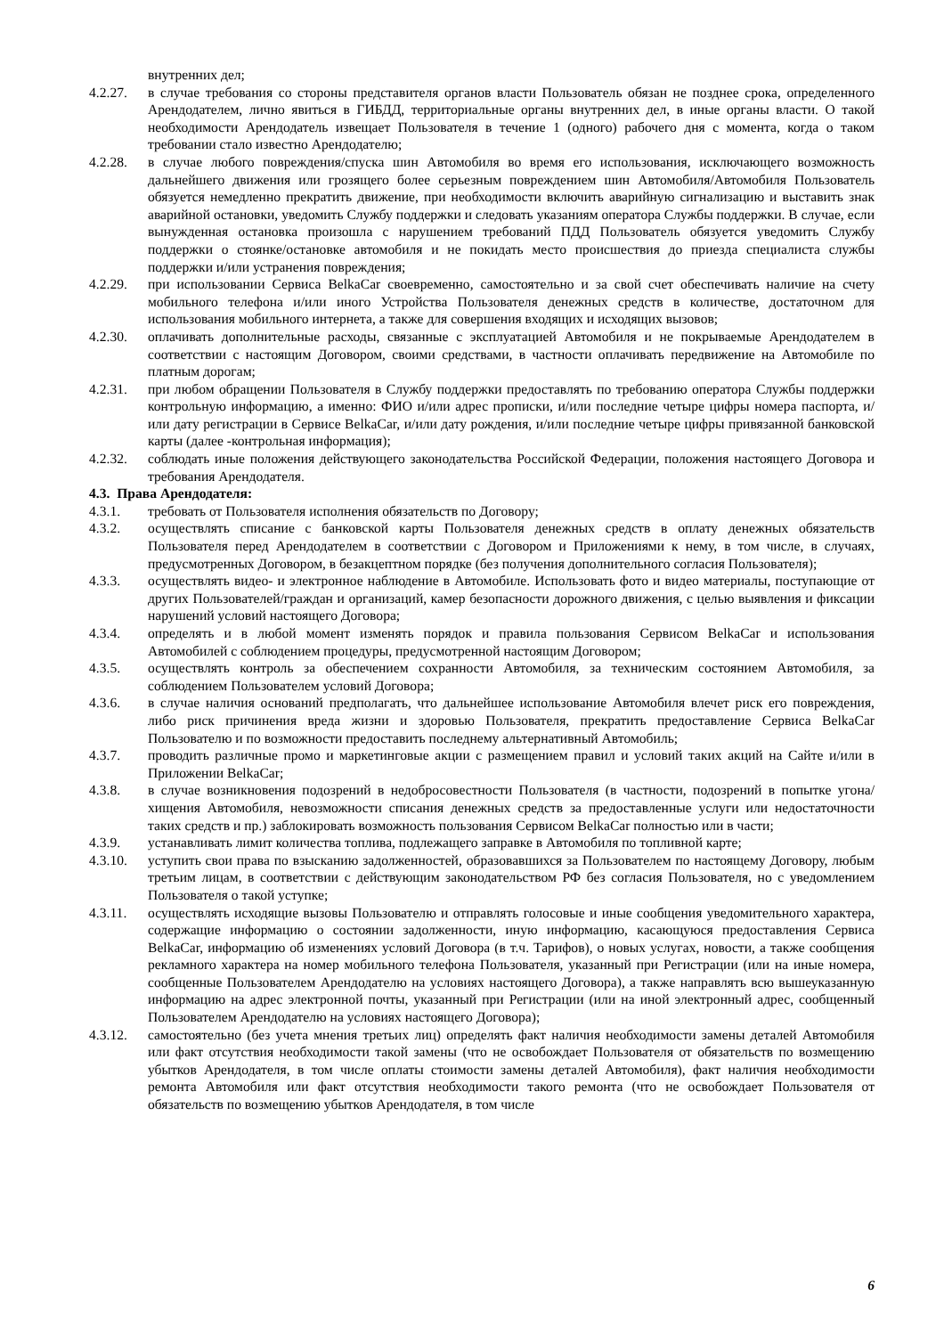внутренних дел;
4.2.27. в случае требования со стороны представителя органов власти Пользователь обязан не позднее срока, определенного Арендодателем, лично явиться в ГИБДД, территориальные органы внутренних дел, в иные органы власти. О такой необходимости Арендодатель извещает Пользователя в течение 1 (одного) рабочего дня с момента, когда о таком требовании стало известно Арендодателю;
4.2.28. в случае любого повреждения/спуска шин Автомобиля во время его использования, исключающего возможность дальнейшего движения или грозящего более серьезным повреждением шин Автомобиля/Автомобиля Пользователь обязуется немедленно прекратить движение, при необходимости включить аварийную сигнализацию и выставить знак аварийной остановки, уведомить Службу поддержки и следовать указаниям оператора Службы поддержки. В случае, если вынужденная остановка произошла с нарушением требований ПДД Пользователь обязуется уведомить Службу поддержки о стоянке/остановке автомобиля и не покидать место происшествия до приезда специалиста службы поддержки и/или устранения повреждения;
4.2.29. при использовании Сервиса BelkaCar своевременно, самостоятельно и за свой счет обеспечивать наличие на счету мобильного телефона и/или иного Устройства Пользователя денежных средств в количестве, достаточном для использования мобильного интернета, а также для совершения входящих и исходящих вызовов;
4.2.30. оплачивать дополнительные расходы, связанные с эксплуатацией Автомобиля и не покрываемые Арендодателем в соответствии с настоящим Договором, своими средствами, в частности оплачивать передвижение на Автомобиле по платным дорогам;
4.2.31. при любом обращении Пользователя в Службу поддержки предоставлять по требованию оператора Службы поддержки контрольную информацию, а именно: ФИО и/или адрес прописки, и/или последние четыре цифры номера паспорта, и/или дату регистрации в Сервисе BelkaCar, и/или дату рождения, и/или последние четыре цифры привязанной банковской карты (далее -контрольная информация);
4.2.32. соблюдать иные положения действующего законодательства Российской Федерации, положения настоящего Договора и требования Арендодателя.
4.3. Права Арендодателя:
4.3.1. требовать от Пользователя исполнения обязательств по Договору;
4.3.2. осуществлять списание с банковской карты Пользователя денежных средств в оплату денежных обязательств Пользователя перед Арендодателем в соответствии с Договором и Приложениями к нему, в том числе, в случаях, предусмотренных Договором, в безакцептном порядке (без получения дополнительного согласия Пользователя);
4.3.3. осуществлять видео- и электронное наблюдение в Автомобиле. Использовать фото и видео материалы, поступающие от других Пользователей/граждан и организаций, камер безопасности дорожного движения, с целью выявления и фиксации нарушений условий настоящего Договора;
4.3.4. определять и в любой момент изменять порядок и правила пользования Сервисом BelkaCar и использования Автомобилей с соблюдением процедуры, предусмотренной настоящим Договором;
4.3.5. осуществлять контроль за обеспечением сохранности Автомобиля, за техническим состоянием Автомобиля, за соблюдением Пользователем условий Договора;
4.3.6. в случае наличия оснований предполагать, что дальнейшее использование Автомобиля влечет риск его повреждения, либо риск причинения вреда жизни и здоровью Пользователя, прекратить предоставление Сервиса BelkaCar Пользователю и по возможности предоставить последнему альтернативный Автомобиль;
4.3.7. проводить различные промо и маркетинговые акции с размещением правил и условий таких акций на Сайте и/или в Приложении BelkaCar;
4.3.8. в случае возникновения подозрений в недобросовестности Пользователя (в частности, подозрений в попытке угона/хищения Автомобиля, невозможности списания денежных средств за предоставленные услуги или недостаточности таких средств и пр.) заблокировать возможность пользования Сервисом BelkaCar полностью или в части;
4.3.9. устанавливать лимит количества топлива, подлежащего заправке в Автомобиля по топливной карте;
4.3.10. уступить свои права по взысканию задолженностей, образовавшихся за Пользователем по настоящему Договору, любым третьим лицам, в соответствии с действующим законодательством РФ без согласия Пользователя, но с уведомлением Пользователя о такой уступке;
4.3.11. осуществлять исходящие вызовы Пользователю и отправлять голосовые и иные сообщения уведомительного характера, содержащие информацию о состоянии задолженности, иную информацию, касающуюся предоставления Сервиса BelkaCar, информацию об изменениях условий Договора (в т.ч. Тарифов), о новых услугах, новости, а также сообщения рекламного характера на номер мобильного телефона Пользователя, указанный при Регистрации (или на иные номера, сообщенные Пользователем Арендодателю на условиях настоящего Договора), а также направлять всю вышеуказанную информацию на адрес электронной почты, указанный при Регистрации (или на иной электронный адрес, сообщенный Пользователем Арендодателю на условиях настоящего Договора);
4.3.12. самостоятельно (без учета мнения третьих лиц) определять факт наличия необходимости замены деталей Автомобиля или факт отсутствия необходимости такой замены (что не освобождает Пользователя от обязательств по возмещению убытков Арендодателя, в том числе оплаты стоимости замены деталей Автомобиля), факт наличия необходимости ремонта Автомобиля или факт отсутствия необходимости такого ремонта (что не освобождает Пользователя от обязательств по возмещению убытков Арендодателя, в том числе
6